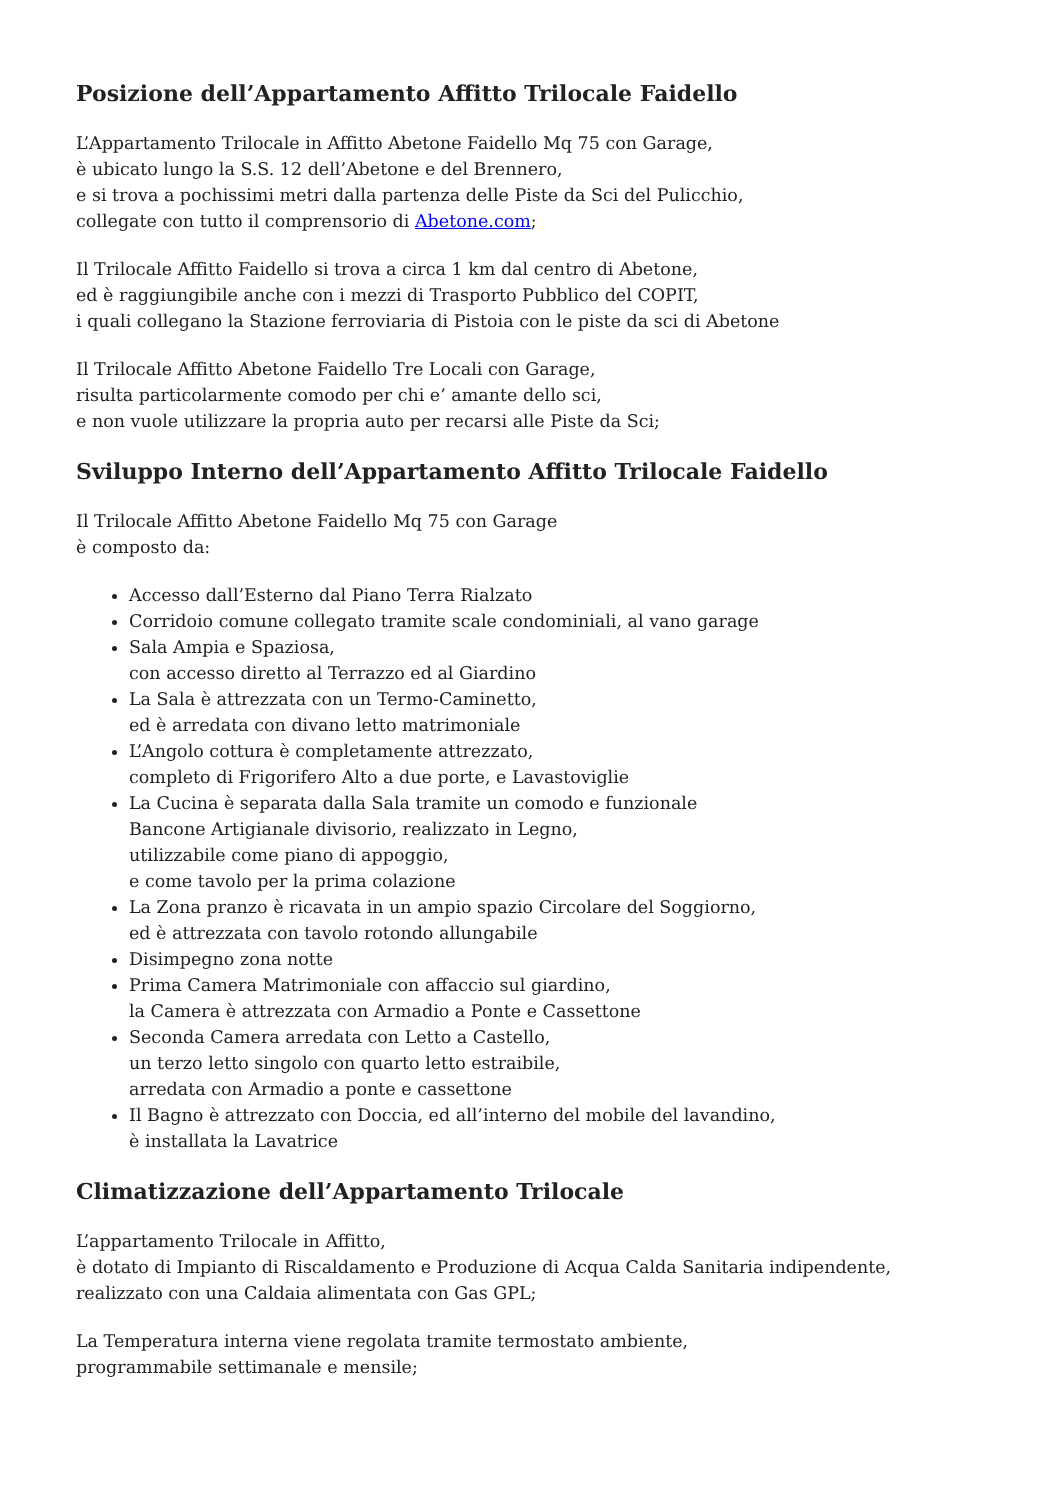Posizione dell’Appartamento Affitto Trilocale Faidello
L’Appartamento Trilocale in Affitto Abetone Faidello Mq 75 con Garage,
è ubicato lungo la S.S. 12 dell’Abetone e del Brennero,
e si trova a pochissimi metri dalla partenza delle Piste da Sci del Pulicchio,
collegate con tutto il comprensorio di Abetone.com;
Il Trilocale Affitto Faidello si trova a circa 1 km dal centro di Abetone,
ed è raggiungibile anche con i mezzi di Trasporto Pubblico del COPIT,
i quali collegano la Stazione ferroviaria di Pistoia con le piste da sci di Abetone
Il Trilocale Affitto Abetone Faidello Tre Locali con Garage,
risulta particolarmente comodo per chi e’ amante dello sci,
e non vuole utilizzare la propria auto per recarsi alle Piste da Sci;
Sviluppo Interno dell’Appartamento Affitto Trilocale Faidello
Il Trilocale Affitto Abetone Faidello Mq 75 con Garage
è composto da:
Accesso dall’Esterno dal Piano Terra Rialzato
Corridoio comune collegato tramite scale condominiali, al vano garage
Sala Ampia e Spaziosa,
con accesso diretto al Terrazzo ed al Giardino
La Sala è attrezzata con un Termo-Caminetto,
ed è arredata con divano letto matrimoniale
L’Angolo cottura è completamente attrezzato,
completo di Frigorifero Alto a due porte, e Lavastoviglie
La Cucina è separata dalla Sala tramite un comodo e funzionale
Bancone Artigianale divisorio, realizzato in Legno,
utilizzabile come piano di appoggio,
e come tavolo per la prima colazione
La Zona pranzo è ricavata in un ampio spazio Circolare del Soggiorno,
ed è attrezzata con tavolo rotondo allungabile
Disimpegno zona notte
Prima Camera Matrimoniale con affaccio sul giardino,
la Camera è attrezzata con Armadio a Ponte e Cassettone
Seconda Camera arredata con Letto a Castello,
un terzo letto singolo con quarto letto estraibile,
arredata con Armadio a ponte e cassettone
Il Bagno è attrezzato con Doccia, ed all’interno del mobile del lavandino,
è installata la Lavatrice
Climatizzazione dell’Appartamento Trilocale
L’appartamento Trilocale in Affitto,
è dotato di Impianto di Riscaldamento e Produzione di Acqua Calda Sanitaria indipendente,
realizzato con una Caldaia alimentata con Gas GPL;
La Temperatura interna viene regolata tramite termostato ambiente,
programmabile settimanale e mensile;